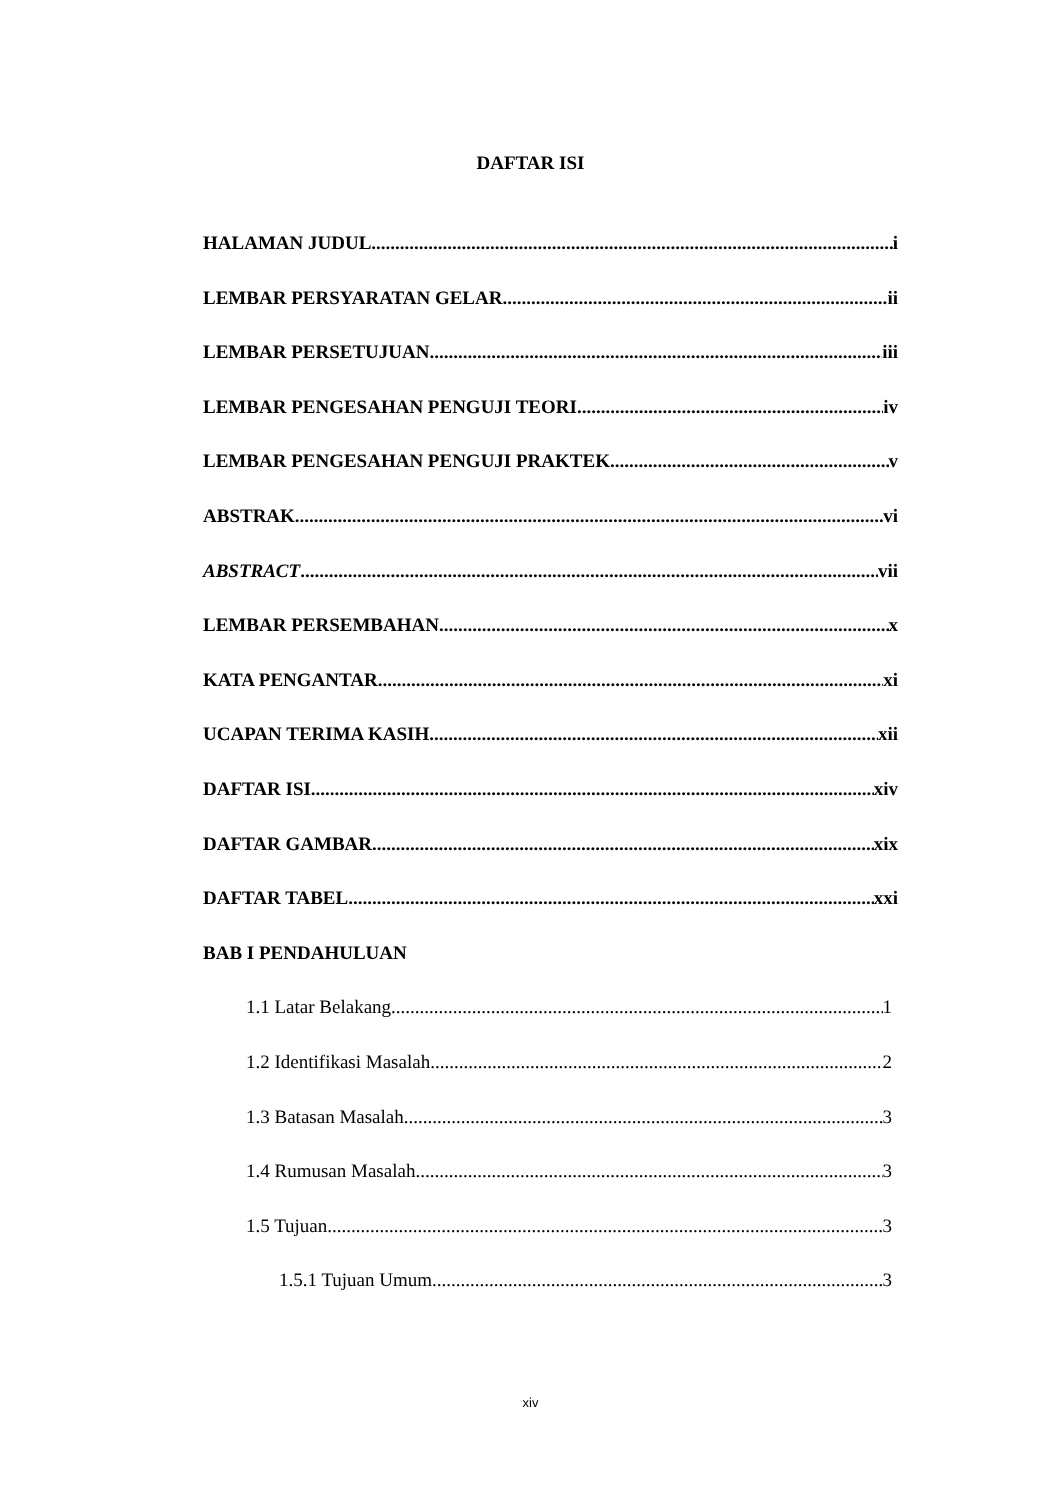DAFTAR ISI
HALAMAN JUDUL i
LEMBAR PERSYARATAN GELAR ii
LEMBAR PERSETUJUAN iii
LEMBAR PENGESAHAN PENGUJI TEORI. iv
LEMBAR PENGESAHAN PENGUJI PRAKTEK v
ABSTRAK vi
ABSTRACT vii
LEMBAR PERSEMBAHAN x
KATA PENGANTAR xi
UCAPAN TERIMA KASIH xii
DAFTAR ISI xiv
DAFTAR GAMBAR xix
DAFTAR TABEL xxi
BAB I PENDAHULUAN
1.1 Latar Belakang 1
1.2 Identifikasi Masalah 2
1.3 Batasan Masalah 3
1.4 Rumusan Masalah 3
1.5 Tujuan 3
1.5.1 Tujuan Umum 3
xiv